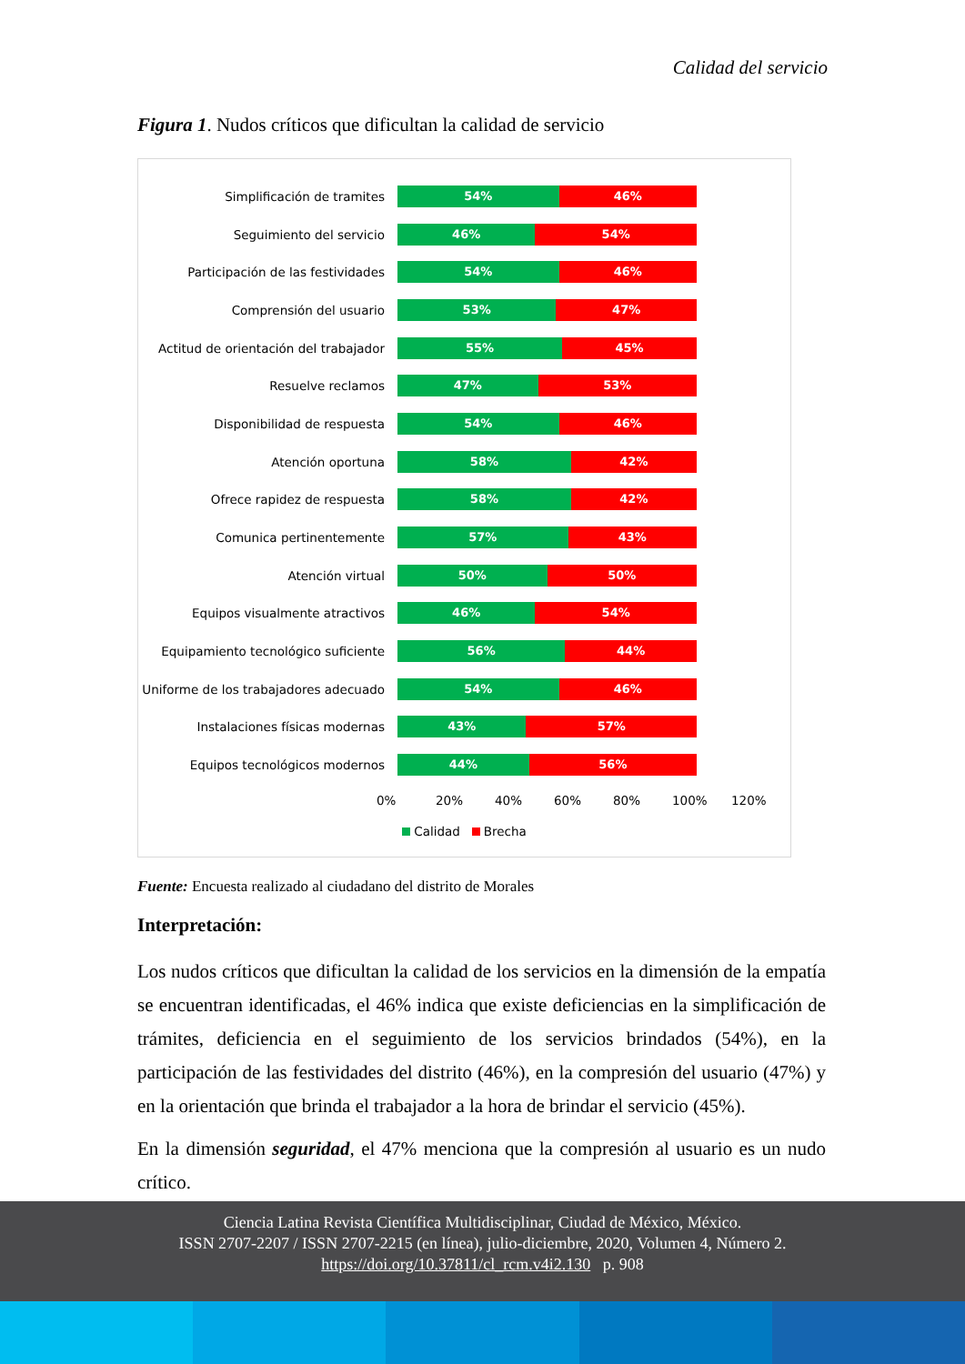Calidad del servicio
Figura 1. Nudos críticos que dificultan la calidad de servicio
Simplificación de tramites
54% 46%
Seguimiento del servicio
46% 54%
Participación de las festividades
54% 46%
Comprensión del usuario
53% 47%
Actitud de orientación del trabajador
55% 45%
Resuelve reclamos
47% 53%
Disponibilidad de respuesta
54% 46%
Atención oportuna
58% 42%
Ofrece rapidez de respuesta
58% 42%
Comunica pertinentemente
57% 43%
Atención virtual
50% 50%
Equipos visualmente atractivos
46% 54%
Equipamiento tecnológico suficiente
56% 44%
Uniforme de los trabajadores adecuado
54% 46%
Instalaciones físicas modernas
43% 57%
Equipos tecnológicos modernos
44% 56%
0% 20% 40% 60% 80% 100% 120%
Calidad Brecha
Fuente: Encuesta realizado al ciudadano del distrito de Morales
Interpretación:
Los nudos críticos que dificultan la calidad de los servicios en la dimensión de la empatía se encuentran identificadas, el 46% indica que existe deficiencias en la simplificación de trámites, deficiencia en el seguimiento de los servicios brindados (54%), en la participación de las festividades del distrito (46%), en la compresión del usuario (47%) y en la orientación que brinda el trabajador a la hora de brindar el servicio (45%).
En la dimensión seguridad, el 47% menciona que la compresión al usuario es un nudo crítico.
Ciencia Latina Revista Científica Multidisciplinar, Ciudad de México, México.
ISSN 2707-2207 / ISSN 2707-2215 (en línea), julio-diciembre, 2020, Volumen 4, Número 2.
https://doi.org/10.37811/cl_rcm.v4i2.130 p. 908